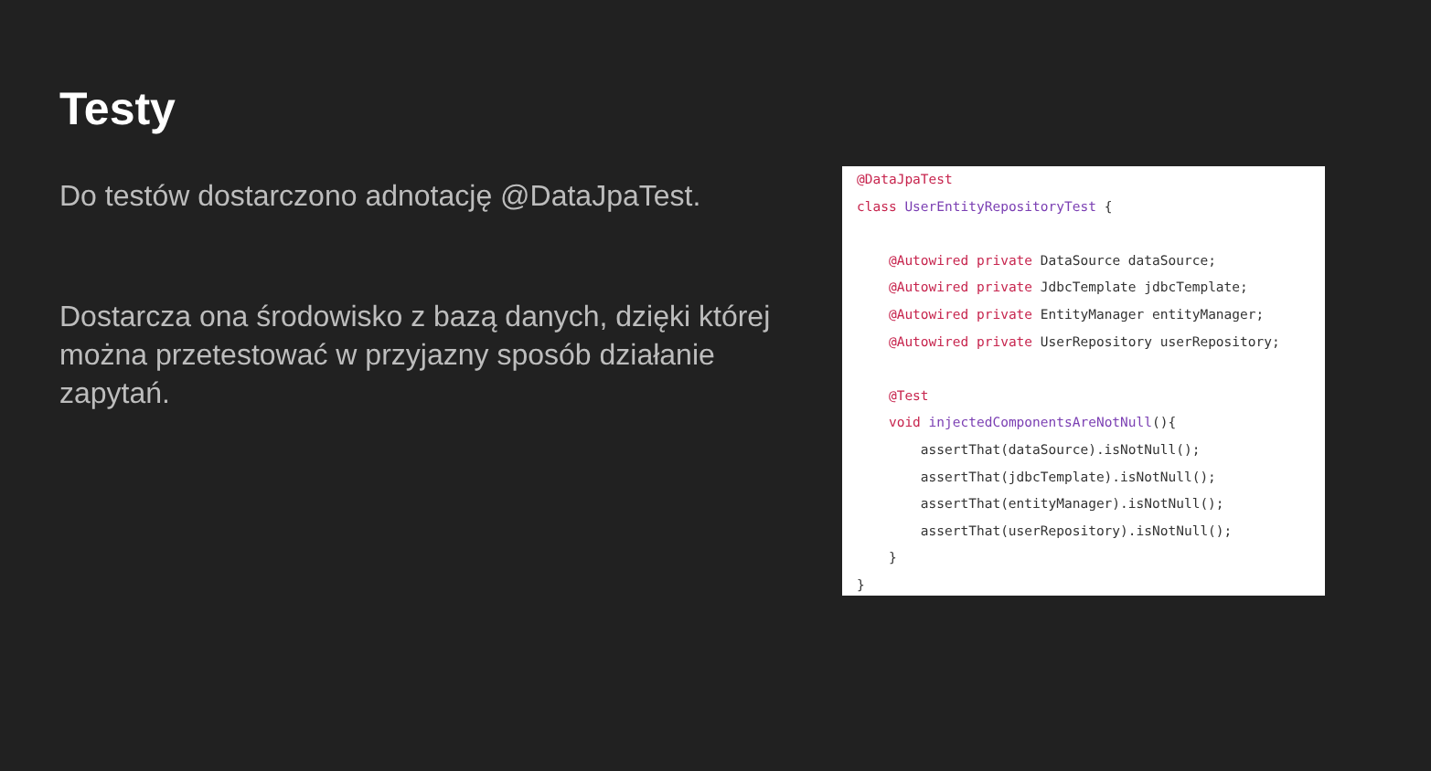Testy
Do testów dostarczono adnotację @DataJpaTest.
Dostarcza ona środowisko z bazą danych, dzięki której można przetestować w przyjazny sposób działanie zapytań.
@DataJpaTest class UserEntityRepositoryTest { @Autowired private DataSource dataSource; @Autowired private JdbcTemplate jdbcTemplate; @Autowired private EntityManager entityManager; @Autowired private UserRepository userRepository; @Test void injectedComponentsAreNotNull(){ assertThat(dataSource).isNotNull(); assertThat(jdbcTemplate).isNotNull(); assertThat(entityManager).isNotNull(); assertThat(userRepository).isNotNull(); } }